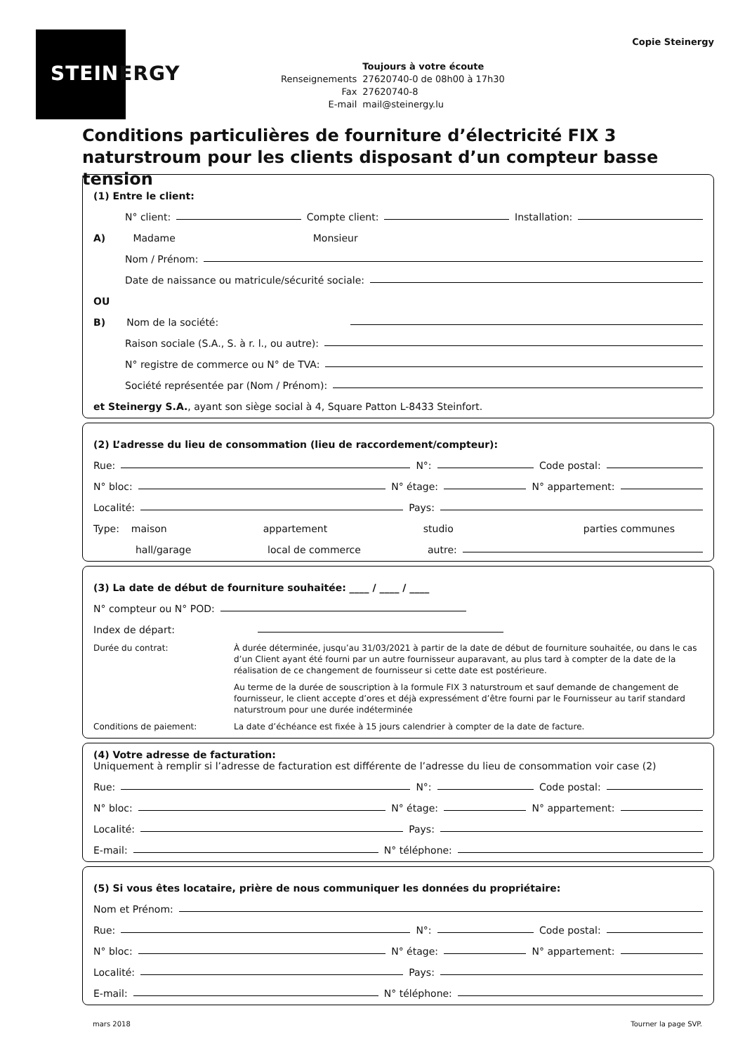STEINERGY
Copie Steinergy
| | Toujours à votre écoute |
| Renseignements | 27620740-0 de 08h00 à 17h30 |
| Fax | 27620740-8 |
| E-mail | mail@steinergy.lu |
Conditions particulières de fourniture d’électricité FIX 3 naturstroum pour les clients disposant d’un compteur basse tension
(1) Entre le client:
N° client: Compte client: Installation:
A) Madame Monsieur
Nom / Prénom:
Date de naissance ou matricule/sécurité sociale:
OU
B) Nom de la société:
Raison sociale (S.A., S. à r. l., ou autre):
N° registre de commerce ou N° de TVA:
Société représentée par (Nom / Prénom):
et Steinergy S.A., ayant son siège social à 4, Square Patton L-8433 Steinfort.
(2) L’adresse du lieu de consommation (lieu de raccordement/compteur):
Rue: N°: Code postal:
N° bloc: N° étage: N° appartement:
Localité: Pays:
Type: maison appartement studio parties communes
hall/garage local de commerce autre:
(3) La date de début de fourniture souhaitée: ____ / ____ / ____
N° compteur ou N° POD:
Index de départ:
Durée du contrat: À durée déterminée, jusqu’au 31/03/2021 à partir de la date de début de fourniture souhaitée, ou dans le cas d’un Client ayant été fourni par un autre fournisseur auparavant, au plus tard à compter de la date de la réalisation de ce changement de fournisseur si cette date est postérieure.
Au terme de la durée de souscription à la formule FIX 3 naturstroum et sauf demande de changement de fournisseur, le client accepte d’ores et déjà expressément d’être fourni par le Fournisseur au tarif standard naturstroum pour une durée indéterminée
Conditions de paiement: La date d’échéance est fixée à 15 jours calendrier à compter de la date de facture.
(4) Votre adresse de facturation:
Uniquement à remplir si l’adresse de facturation est différente de l’adresse du lieu de consommation voir case (2)
Rue: N°: Code postal:
N° bloc: N° étage: N° appartement:
Localité: Pays:
E-mail: N° téléphone:
(5) Si vous êtes locataire, prière de nous communiquer les données du propriétaire:
Nom et Prénom:
Rue: N°: Code postal:
N° bloc: N° étage: N° appartement:
Localité: Pays:
E-mail: N° téléphone:
mars 2018 Tourner la page SVP.